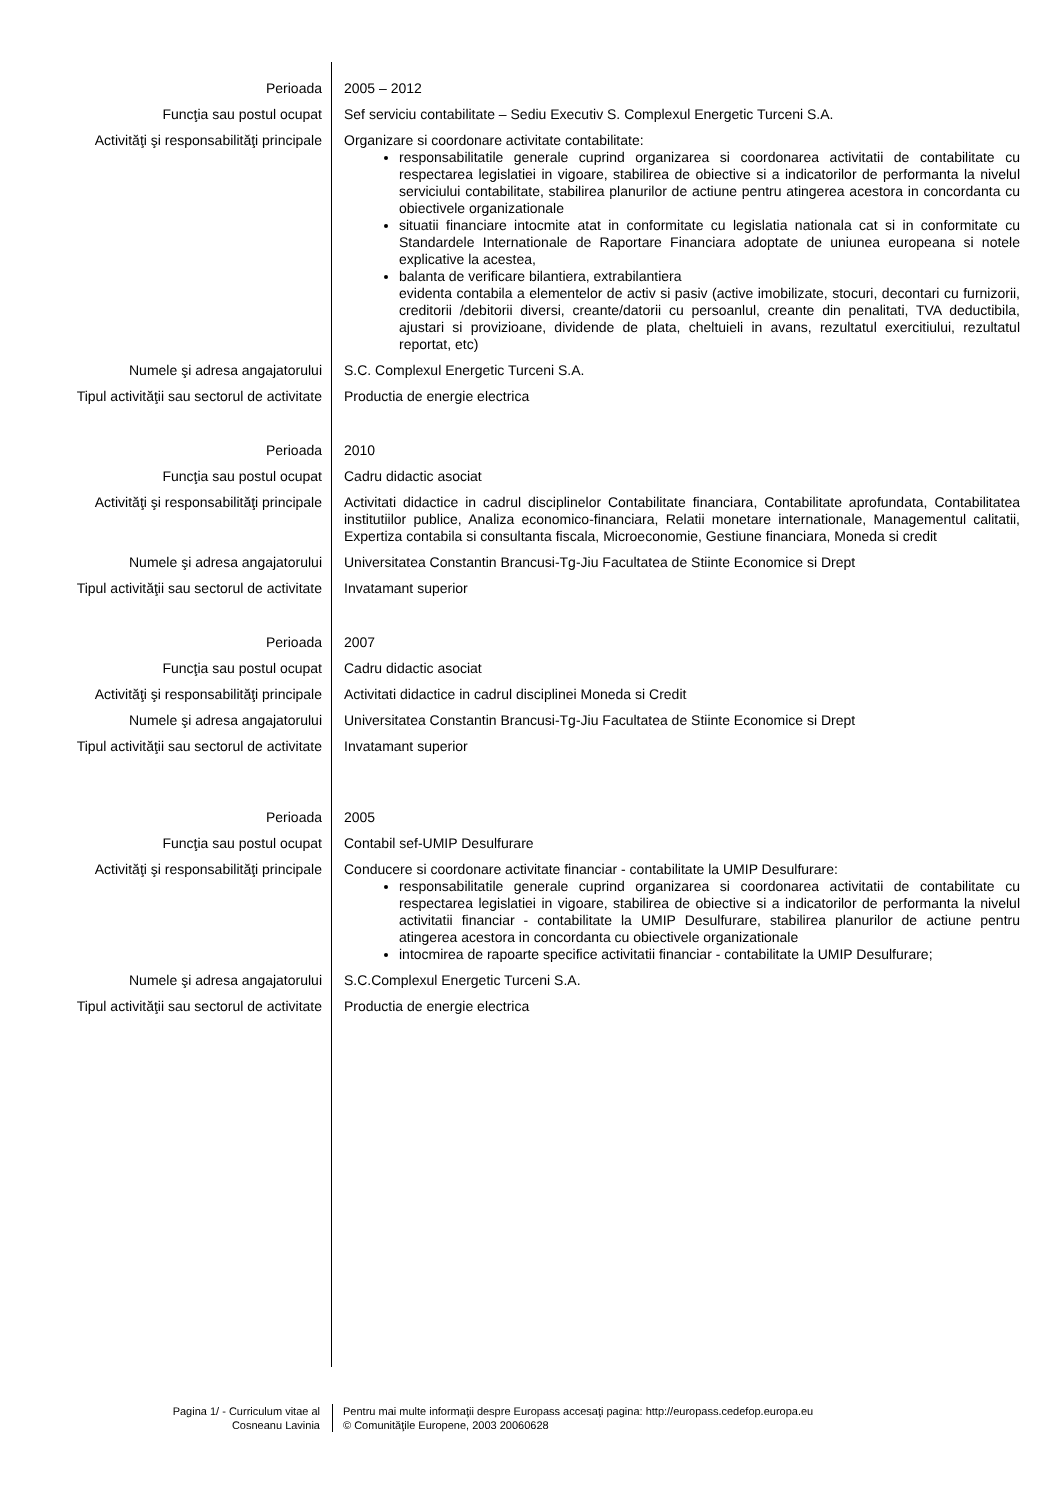| Perioada | 2005 – 2012 |
| Funcţia sau postul ocupat | Sef serviciu contabilitate – Sediu Executiv S. Complexul Energetic Turceni S.A. |
| Activităţi şi responsabilităţi principale | Organizare si coordonare activitate contabilitate: responsabilitatile generale cuprind organizarea si coordonarea activitatii de contabilitate cu respectarea legislatiei in vigoare, stabilirea de obiective si a indicatorilor de performanta la nivelul serviciului contabilitate, stabilirea planurilor de actiune pentru atingerea acestora in concordanta cu obiectivele organizationale situatii financiare intocmite atat in conformitate cu legislatia nationala cat si in conformitate cu Standardele Internationale de Raportare Financiara adoptate de uniunea europeana si notele explicative la acestea, balanta de verificare bilantiera, extrabilantiera evidenta contabila a elementelor de activ si pasiv (active imobilizate, stocuri, decontari cu furnizorii, creditorii /debitorii diversi, creante/datorii cu persoanlul, creante din penalitati, TVA deductibila, ajustari si provizioane, dividende de plata, cheltuieli in avans, rezultatul exercitiului, rezultatul reportat, etc) |
| Numele şi adresa angajatorului | S.C. Complexul Energetic Turceni S.A. |
| Tipul activităţii sau sectorul de activitate | Productia de energie electrica |
| Perioada | 2010 |
| Funcţia sau postul ocupat | Cadru didactic asociat |
| Activităţi şi responsabilităţi principale | Activitati didactice in cadrul disciplinelor Contabilitate financiara, Contabilitate aprofundata, Contabilitatea institutiilor publice, Analiza economico-financiara, Relatii monetare internationale, Managementul calitatii, Expertiza contabila si consultanta fiscala, Microeconomie, Gestiune financiara, Moneda si credit |
| Numele şi adresa angajatorului | Universitatea Constantin Brancusi-Tg-Jiu Facultatea de Stiinte Economice si Drept |
| Tipul activităţii sau sectorul de activitate | Invatamant superior |
| Perioada | 2007 |
| Funcţia sau postul ocupat | Cadru didactic asociat |
| Activităţi şi responsabilităţi principale | Activitati didactice in cadrul disciplinei Moneda si Credit |
| Numele şi adresa angajatorului | Universitatea Constantin Brancusi-Tg-Jiu Facultatea de Stiinte Economice si Drept |
| Tipul activităţii sau sectorul de activitate | Invatamant superior |
| Perioada | 2005 |
| Funcţia sau postul ocupat | Contabil sef-UMIP Desulfurare |
| Activităţi şi responsabilităţi principale | Conducere si coordonare activitate financiar - contabilitate la UMIP Desulfurare: responsabilitatile generale cuprind organizarea si coordonarea activitatii de contabilitate cu respectarea legislatiei in vigoare, stabilirea de obiective si a indicatorilor de performanta la nivelul activitatii financiar - contabilitate la UMIP Desulfurare, stabilirea planurilor de actiune pentru atingerea acestora in concordanta cu obiectivele organizationale intocmirea de rapoarte specifice activitatii financiar - contabilitate la UMIP Desulfurare; |
| Numele şi adresa angajatorului | S.C.Complexul Energetic Turceni S.A. |
| Tipul activităţii sau sectorul de activitate | Productia de energie electrica |
Pagina 1/ - Curriculum vitae al
Cosneanu Lavinia
Pentru mai multe informaţii despre Europass accesaţi pagina: http://europass.cedefop.europa.eu
© Comunităţile Europene, 2003 20060628